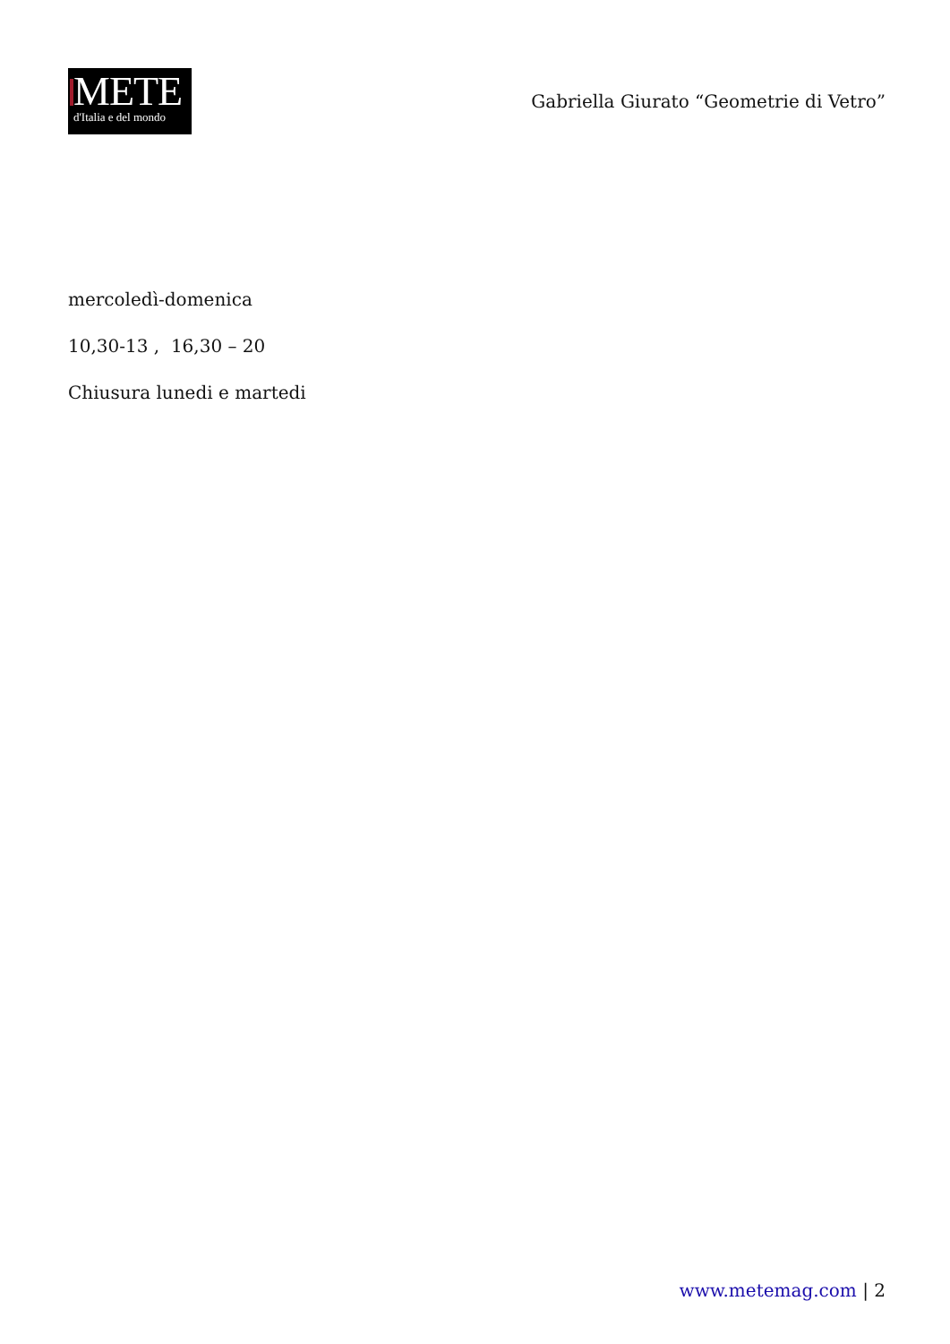METE
d'Italia e del mondo
Gabriella Giurato “Geometrie di Vetro”
mercoledì-domenica
10,30-13 , 16,30 – 20
Chiusura lunedi e martedi
www.metemag.com | 2